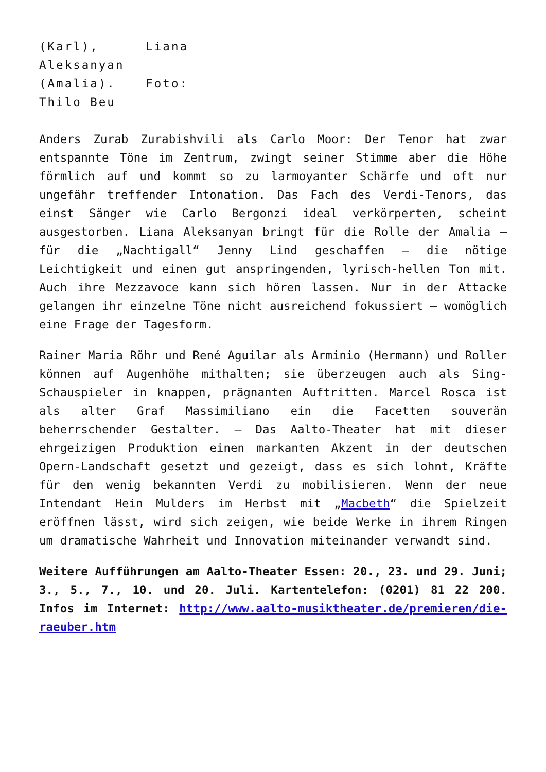(Karl), Liana Aleksanyan (Amalia). Foto: Thilo Beu
Anders Zurab Zurabishvili als Carlo Moor: Der Tenor hat zwar entspannte Töne im Zentrum, zwingt seiner Stimme aber die Höhe förmlich auf und kommt so zu larmoyanter Schärfe und oft nur ungefähr treffender Intonation. Das Fach des Verdi-Tenors, das einst Sänger wie Carlo Bergonzi ideal verkörperten, scheint ausgestorben. Liana Aleksanyan bringt für die Rolle der Amalia – für die „Nachtigall“ Jenny Lind geschaffen – die nötige Leichtigkeit und einen gut anspringenden, lyrisch-hellen Ton mit. Auch ihre Mezzavoce kann sich hören lassen. Nur in der Attacke gelangen ihr einzelne Töne nicht ausreichend fokussiert – womöglich eine Frage der Tagesform.
Rainer Maria Röhr und René Aguilar als Arminio (Hermann) und Roller können auf Augenhöhe mithalten; sie überzeugen auch als Sing-Schauspieler in knappen, prägnanten Auftritten. Marcel Rosca ist als alter Graf Massimiliano ein die Facetten souverän beherrschender Gestalter. – Das Aalto-Theater hat mit dieser ehrgeizigen Produktion einen markanten Akzent in der deutschen Opern-Landschaft gesetzt und gezeigt, dass es sich lohnt, Kräfte für den wenig bekannten Verdi zu mobilisieren. Wenn der neue Intendant Hein Mulders im Herbst mit „Macbeth“ die Spielzeit eröffnen lässt, wird sich zeigen, wie beide Werke in ihrem Ringen um dramatische Wahrheit und Innovation miteinander verwandt sind.
Weitere Aufführungen am Aalto-Theater Essen: 20., 23. und 29. Juni; 3., 5., 7., 10. und 20. Juli. Kartentelefon: (0201) 81 22 200. Infos im Internet: http://www.aalto-musiktheater.de/premieren/die-raeuber.htm